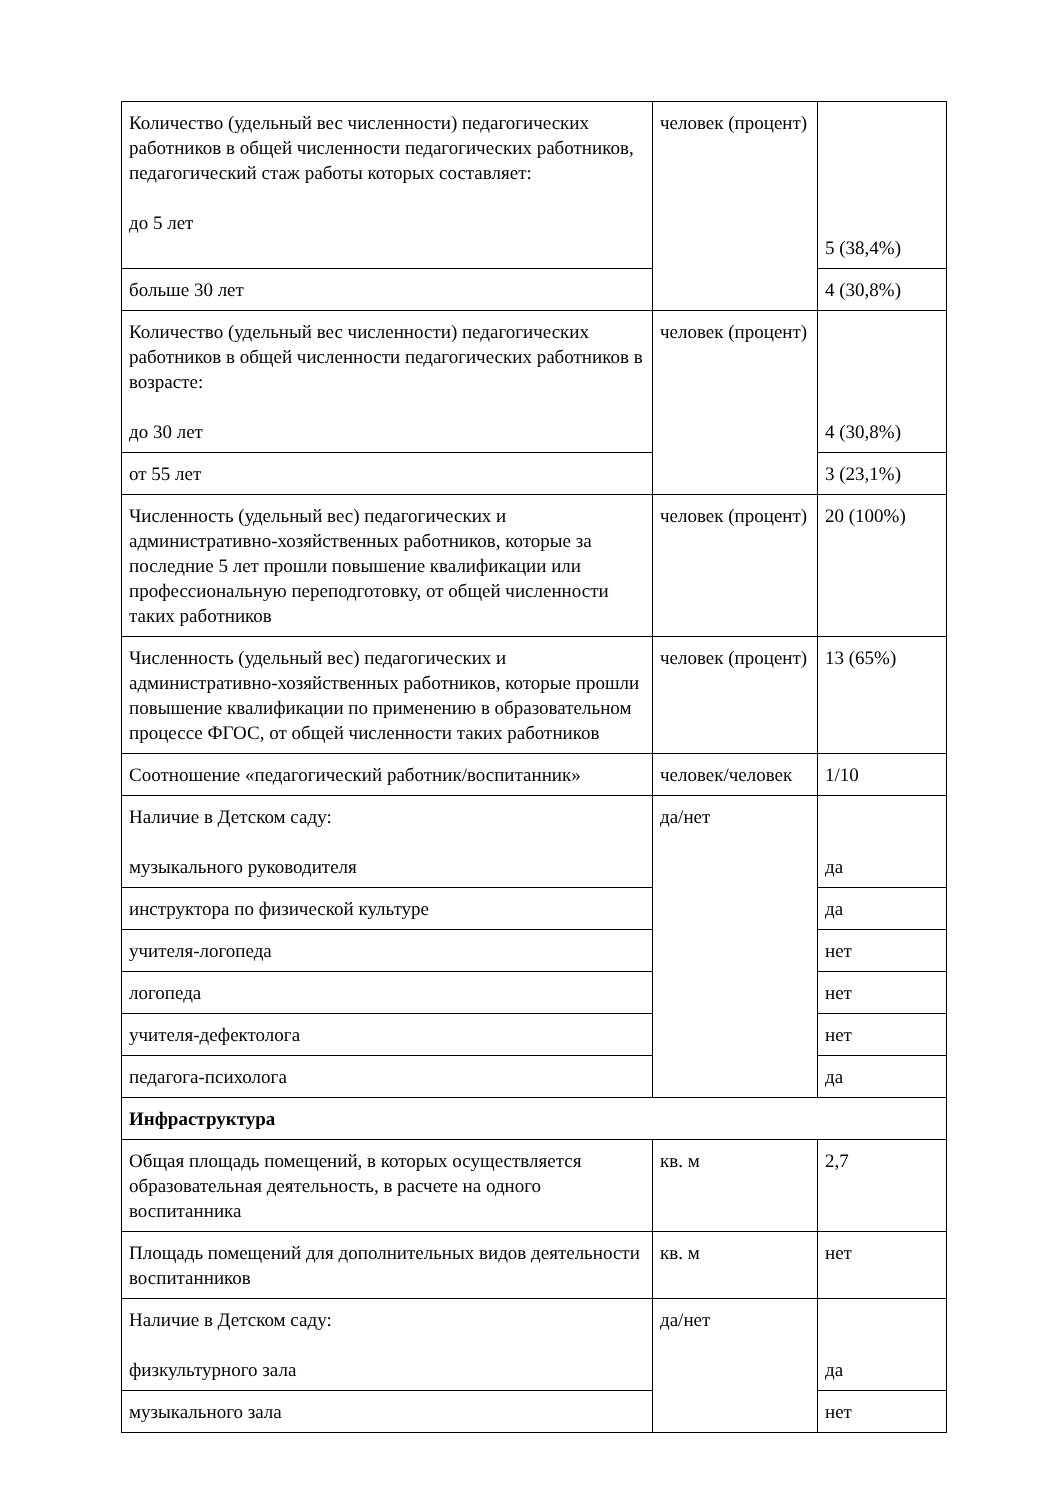| Количество (удельный вес численности) педагогических работников в общей численности педагогических работников, педагогический стаж работы которых составляет: до 5 лет | человек (процент) | 5 (38,4%) |
| больше 30 лет | | 4 (30,8%) |
| Количество (удельный вес численности) педагогических работников в общей численности педагогических работников в возрасте: до 30 лет | человек (процент) | 4 (30,8%) |
| от 55 лет | | 3 (23,1%) |
| Численность (удельный вес) педагогических и административно-хозяйственных работников, которые за последние 5 лет прошли повышение квалификации или профессиональную переподготовку, от общей численности таких работников | человек (процент) | 20 (100%) |
| Численность (удельный вес) педагогических и административно-хозяйственных работников, которые прошли повышение квалификации по применению в образовательном процессе ФГОС, от общей численности таких работников | человек (процент) | 13 (65%) |
| Соотношение «педагогический работник/воспитанник» | человек/человек | 1/10 |
| Наличие в Детском саду: музыкального руководителя | да/нет | да |
| инструктора по физической культуре | | да |
| учителя-логопеда | | нет |
| логопеда | | нет |
| учителя-дефектолога | | нет |
| педагога-психолога | | да |
| Инфраструктура | | |
| Общая площадь помещений, в которых осуществляется образовательная деятельность, в расчете на одного воспитанника | кв. м | 2,7 |
| Площадь помещений для дополнительных видов деятельности воспитанников | кв. м | нет |
| Наличие в Детском саду: физкультурного зала | да/нет | да |
| музыкального зала | | нет |